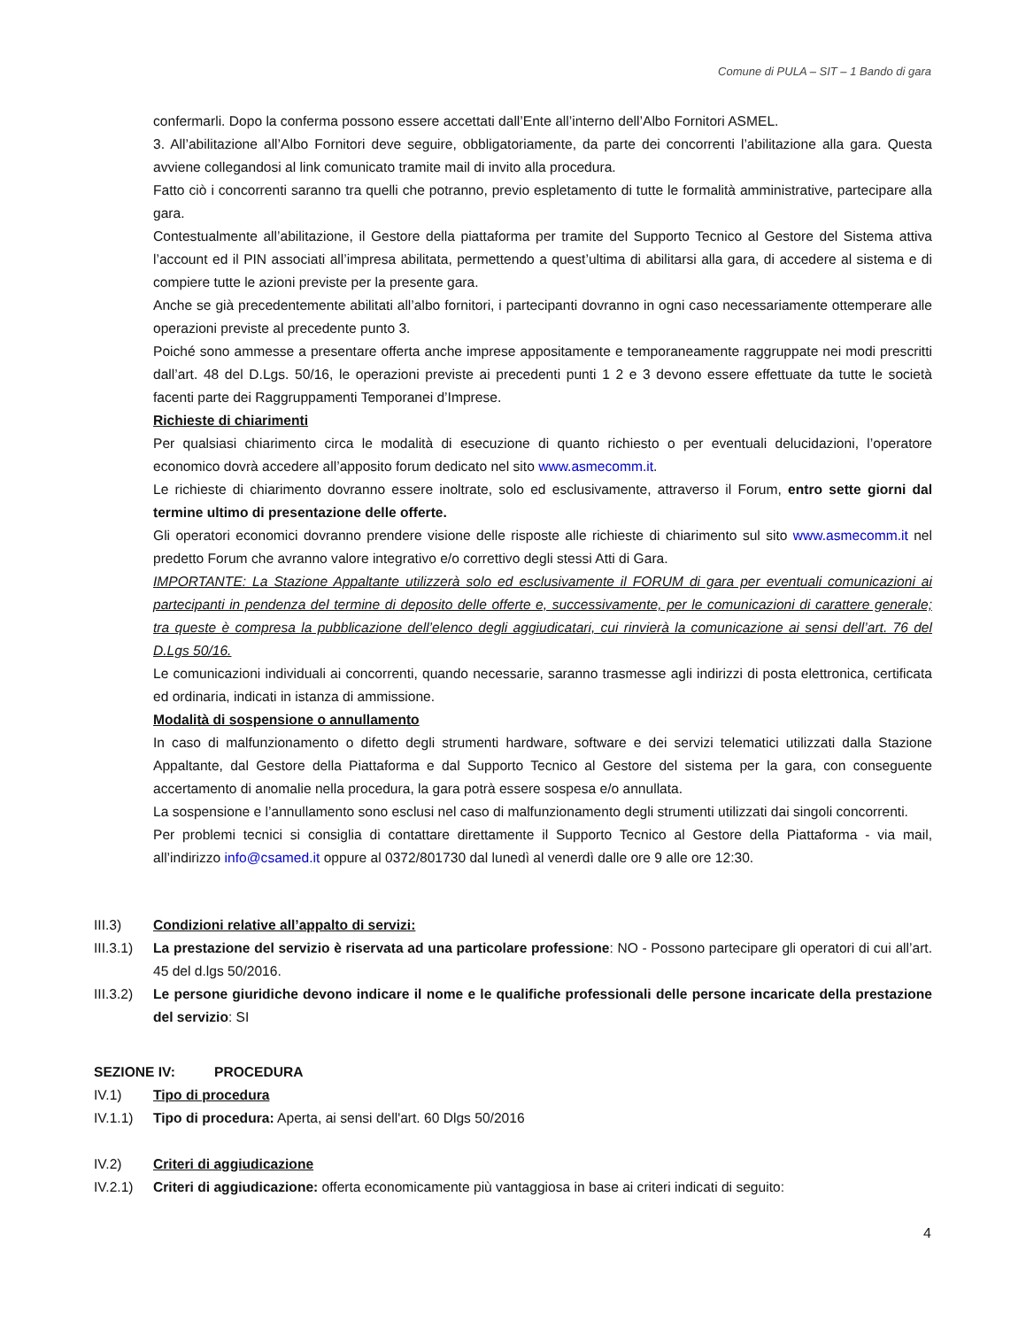Comune di PULA – SIT – 1 Bando di gara
confermarli. Dopo la conferma possono essere accettati dall’Ente all’interno dell’Albo Fornitori ASMEL.
3. All’abilitazione all’Albo Fornitori deve seguire, obbligatoriamente, da parte dei concorrenti l’abilitazione alla gara. Questa avviene collegandosi al link comunicato tramite mail di invito alla procedura.
Fatto ciò i concorrenti saranno tra quelli che potranno, previo espletamento di tutte le formalità amministrative, partecipare alla gara.
Contestualmente all’abilitazione, il Gestore della piattaforma per tramite del Supporto Tecnico al Gestore del Sistema attiva l’account ed il PIN associati all’impresa abilitata, permettendo a quest’ultima di abilitarsi alla gara, di accedere al sistema e di compiere tutte le azioni previste per la presente gara.
Anche se già precedentemente abilitati all’albo fornitori, i partecipanti dovranno in ogni caso necessariamente ottemperare alle operazioni previste al precedente punto 3.
Poiché sono ammesse a presentare offerta anche imprese appositamente e temporaneamente raggruppate nei modi prescritti dall’art. 48 del D.Lgs. 50/16, le operazioni previste ai precedenti punti 1 2 e 3 devono essere effettuate da tutte le società facenti parte dei Raggruppamenti Temporanei d’Imprese.
Richieste di chiarimenti
Per qualsiasi chiarimento circa le modalità di esecuzione di quanto richiesto o per eventuali delucidazioni, l’operatore economico dovrà accedere all’apposito forum dedicato nel sito www.asmecomm.it.
Le richieste di chiarimento dovranno essere inoltrate, solo ed esclusivamente, attraverso il Forum, entro sette giorni dal termine ultimo di presentazione delle offerte.
Gli operatori economici dovranno prendere visione delle risposte alle richieste di chiarimento sul sito www.asmecomm.it nel predetto Forum che avranno valore integrativo e/o correttivo degli stessi Atti di Gara.
IMPORTANTE: La Stazione Appaltante utilizzerà solo ed esclusivamente il FORUM di gara per eventuali comunicazioni ai partecipanti in pendenza del termine di deposito delle offerte e, successivamente, per le comunicazioni di carattere generale; tra queste è compresa la pubblicazione dell’elenco degli aggiudicatari, cui rinvierà la comunicazione ai sensi dell’art. 76 del D.Lgs 50/16.
Le comunicazioni individuali ai concorrenti, quando necessarie, saranno trasmesse agli indirizzi di posta elettronica, certificata ed ordinaria, indicati in istanza di ammissione.
Modalità di sospensione o annullamento
In caso di malfunzionamento o difetto degli strumenti hardware, software e dei servizi telematici utilizzati dalla Stazione Appaltante, dal Gestore della Piattaforma e dal Supporto Tecnico al Gestore del sistema per la gara, con conseguente accertamento di anomalie nella procedura, la gara potrà essere sospesa e/o annullata.
La sospensione e l’annullamento sono esclusi nel caso di malfunzionamento degli strumenti utilizzati dai singoli concorrenti.
Per problemi tecnici si consiglia di contattare direttamente il Supporto Tecnico al Gestore della Piattaforma - via mail, all’indirizzo info@csamed.it oppure al 0372/801730 dal lunedì al venerdì dalle ore 9 alle ore 12:30.
III.3) Condizioni relative all’appalto di servizi:
III.3.1)
La prestazione del servizio è riservata ad una particolare professione: NO - Possono partecipare gli operatori di cui all’art. 45 del d.lgs 50/2016.
III.3.2)
Le persone giuridiche devono indicare il nome e le qualifiche professionali delle persone incaricate della prestazione del servizio: SI
SEZIONE IV: PROCEDURA
IV.1) Tipo di procedura
IV.1.1) Tipo di procedura: Aperta, ai sensi dell'art. 60 Dlgs 50/2016
IV.2) Criteri di aggiudicazione
IV.2.1) Criteri di aggiudicazione: offerta economicamente più vantaggiosa in base ai criteri indicati di seguito:
4